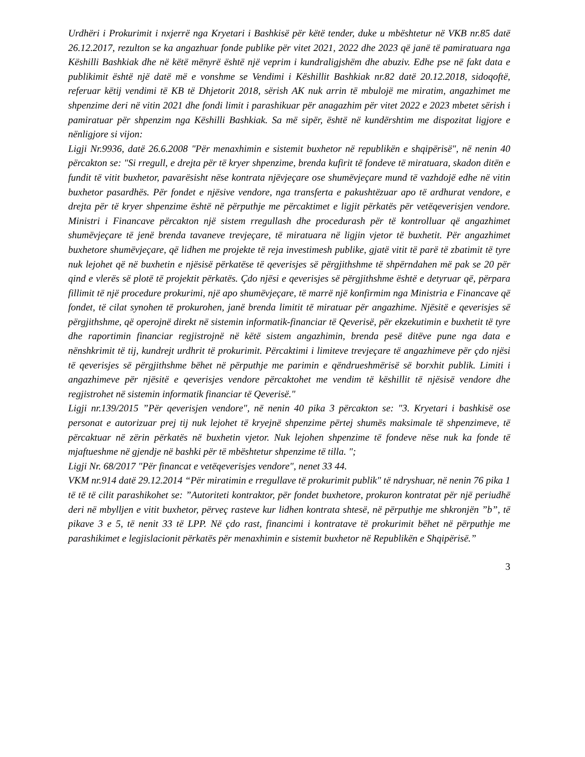Urdhëri i Prokurimit i nxjerrë nga Kryetari i Bashkisë për këtë tender, duke u mbështetur në VKB nr.85 datë 26.12.2017, rezulton se ka angazhuar fonde publike për vitet 2021, 2022 dhe 2023 që janë të pamiratuara nga Këshilli Bashkiak dhe në këtë mënyrë është një veprim i kundraligjshëm dhe abuziv. Edhe pse në fakt data e publikimit është një datë më e vonshme se Vendimi i Këshillit Bashkiak nr.82 datë 20.12.2018, sidoqoftë, referuar këtij vendimi të KB të Dhjetorit 2018, sërish AK nuk arrin të mbulojë me miratim, angazhimet me shpenzime deri në vitin 2021 dhe fondi limit i parashikuar për anagazhim për vitet 2022 e 2023 mbetet sërish i pamiratuar për shpenzim nga Këshilli Bashkiak. Sa më sipër, është në kundërshtim me dispozitat ligjore e nënligjore si vijon:
Ligji Nr.9936, datë 26.6.2008 "Për menaxhimin e sistemit buxhetor në republikën e shqipërisë", në nenin 40 përcakton se: "Si rregull, e drejta për të kryer shpenzime, brenda kufirit të fondeve të miratuara, skadon ditën e fundit të vitit buxhetor, pavarësisht nëse kontrata njëvjeçare ose shumëvjeçare mund të vazhdojë edhe në vitin buxhetor pasardhës. Për fondet e njësive vendore, nga transferta e pakushtëzuar apo të ardhurat vendore, e drejta për të kryer shpenzime është në përputhje me përcaktimet e ligjit përkatës për vetëqeverisjen vendore. Ministri i Financave përcakton një sistem rregullash dhe procedurash për të kontrolluar që angazhimet shumëvjeçare të jenë brenda tavaneve trevjeçare, të miratuara në ligjin vjetor të buxhetit. Për angazhimet buxhetore shumëvjeçare, që lidhen me projekte të reja investimesh publike, gjatë vitit të parë të zbatimit të tyre nuk lejohet që në buxhetin e njësisë përkatëse të qeverisjes së përgjithshme të shpërndahen më pak se 20 për qind e vlerës së plotë të projektit përkatës. Çdo njësi e qeverisjes së përgjithshme është e detyruar që, përpara fillimit të një procedure prokurimi, një apo shumëvjeçare, të marrë një konfirmim nga Ministria e Financave që fondet, të cilat synohen të prokurohen, janë brenda limitit të miratuar për angazhime. Njësitë e qeverisjes së përgjithshme, që operojnë direkt në sistemin informatik-financiar të Qeverisë, për ekzekutimin e buxhetit të tyre dhe raportimin financiar regjistrojnë në këtë sistem angazhimin, brenda pesë ditëve pune nga data e nënshkrimit të tij, kundrejt urdhrit të prokurimit. Përcaktimi i limiteve trevjeçare të angazhimeve për çdo njësi të qeverisjes së përgjithshme bëhet në përputhje me parimin e qëndrueshmërisë së borxhit publik. Limiti i angazhimeve për njësitë e qeverisjes vendore përcaktohet me vendim të këshillit të njësisë vendore dhe regjistrohet në sistemin informatik financiar të Qeverisë."
Ligji nr.139/2015 ”Për qeverisjen vendore", në nenin 40 pika 3 përcakton se: "3. Kryetari i bashkisë ose personat e autorizuar prej tij nuk lejohet të kryejnë shpenzime përtej shumës maksimale të shpenzimeve, të përcaktuar në zërin përkatës në buxhetin vjetor. Nuk lejohen shpenzime të fondeve nëse nuk ka fonde të mjaftueshme në gjendje në bashki për të mbështetur shpenzime të tilla. ";
Ligji Nr. 68/2017 "Për financat e vetëqeverisjes vendore", nenet 33 44.
VKM nr.914 datë 29.12.2014 “Për miratimin e rregullave të prokurimit publik" të ndryshuar, në nenin 76 pika 1 të të të cilit parashikohet se: ”Autoriteti kontraktor, për fondet buxhetore, prokuron kontratat për një periudhë deri në mbylljen e vitit buxhetor, përveç rasteve kur lidhen kontrata shtesë, në përputhje me shkronjën ”b”, të pikave 3 e 5, të nenit 33 të LPP. Në çdo rast, financimi i kontratave të prokurimit bëhet në përputhje me parashikimet e legjislacionit përkatës për menaxhimin e sistemit buxhetor në Republikën e Shqipërisë.”
3